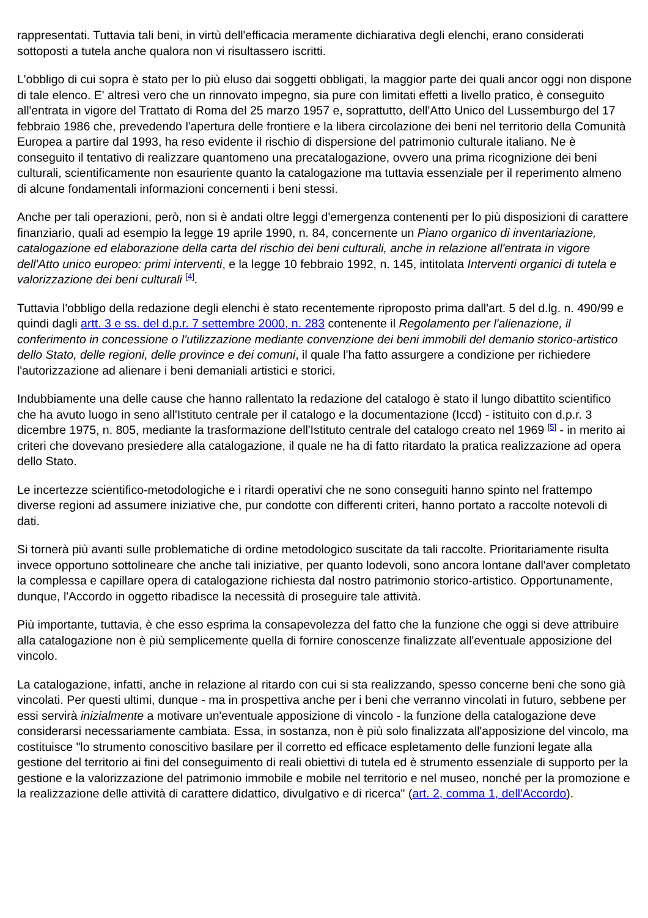rappresentati. Tuttavia tali beni, in virtù dell'efficacia meramente dichiarativa degli elenchi, erano considerati sottoposti a tutela anche qualora non vi risultassero iscritti.
L'obbligo di cui sopra è stato per lo più eluso dai soggetti obbligati, la maggior parte dei quali ancor oggi non dispone di tale elenco. E' altresì vero che un rinnovato impegno, sia pure con limitati effetti a livello pratico, è conseguito all'entrata in vigore del Trattato di Roma del 25 marzo 1957 e, soprattutto, dell'Atto Unico del Lussemburgo del 17 febbraio 1986 che, prevedendo l'apertura delle frontiere e la libera circolazione dei beni nel territorio della Comunità Europea a partire dal 1993, ha reso evidente il rischio di dispersione del patrimonio culturale italiano. Ne è conseguito il tentativo di realizzare quantomeno una precatalogazione, ovvero una prima ricognizione dei beni culturali, scientificamente non esauriente quanto la catalogazione ma tuttavia essenziale per il reperimento almeno di alcune fondamentali informazioni concernenti i beni stessi.
Anche per tali operazioni, però, non si è andati oltre leggi d'emergenza contenenti per lo più disposizioni di carattere finanziario, quali ad esempio la legge 19 aprile 1990, n. 84, concernente un Piano organico di inventariazione, catalogazione ed elaborazione della carta del rischio dei beni culturali, anche in relazione all'entrata in vigore dell'Atto unico europeo: primi interventi, e la legge 10 febbraio 1992, n. 145, intitolata Interventi organici di tutela e valorizzazione dei beni culturali <sup>[4]</sup>.
Tuttavia l'obbligo della redazione degli elenchi è stato recentemente riproposto prima dall'art. 5 del d.lg. n. 490/99 e quindi dagli artt. 3 e ss. del d.p.r. 7 settembre 2000, n. 283 contenente il Regolamento per l'alienazione, il conferimento in concessione o l'utilizzazione mediante convenzione dei beni immobili del demanio storico-artistico dello Stato, delle regioni, delle province e dei comuni, il quale l'ha fatto assurgere a condizione per richiedere l'autorizzazione ad alienare i beni demaniali artistici e storici.
Indubbiamente una delle cause che hanno rallentato la redazione del catalogo è stato il lungo dibattito scientifico che ha avuto luogo in seno all'Istituto centrale per il catalogo e la documentazione (Iccd) - istituito con d.p.r. 3 dicembre 1975, n. 805, mediante la trasformazione dell'Istituto centrale del catalogo creato nel 1969 <sup>[5]</sup> - in merito ai criteri che dovevano presiedere alla catalogazione, il quale ne ha di fatto ritardato la pratica realizzazione ad opera dello Stato.
Le incertezze scientifico-metodologiche e i ritardi operativi che ne sono conseguiti hanno spinto nel frattempo diverse regioni ad assumere iniziative che, pur condotte con differenti criteri, hanno portato a raccolte notevoli di dati.
Si tornerà più avanti sulle problematiche di ordine metodologico suscitate da tali raccolte. Prioritariamente risulta invece opportuno sottolineare che anche tali iniziative, per quanto lodevoli, sono ancora lontane dall'aver completato la complessa e capillare opera di catalogazione richiesta dal nostro patrimonio storico-artistico. Opportunamente, dunque, l'Accordo in oggetto ribadisce la necessità di proseguire tale attività.
Più importante, tuttavia, è che esso esprima la consapevolezza del fatto che la funzione che oggi si deve attribuire alla catalogazione non è più semplicemente quella di fornire conoscenze finalizzate all'eventuale apposizione del vincolo.
La catalogazione, infatti, anche in relazione al ritardo con cui si sta realizzando, spesso concerne beni che sono già vincolati. Per questi ultimi, dunque - ma in prospettiva anche per i beni che verranno vincolati in futuro, sebbene per essi servirà inizialmente a motivare un'eventuale apposizione di vincolo - la funzione della catalogazione deve considerarsi necessariamente cambiata. Essa, in sostanza, non è più solo finalizzata all'apposizione del vincolo, ma costituisce "lo strumento conoscitivo basilare per il corretto ed efficace espletamento delle funzioni legate alla gestione del territorio ai fini del conseguimento di reali obiettivi di tutela ed è strumento essenziale di supporto per la gestione e la valorizzazione del patrimonio immobile e mobile nel territorio e nel museo, nonché per la promozione e la realizzazione delle attività di carattere didattico, divulgativo e di ricerca" (art. 2, comma 1, dell'Accordo).